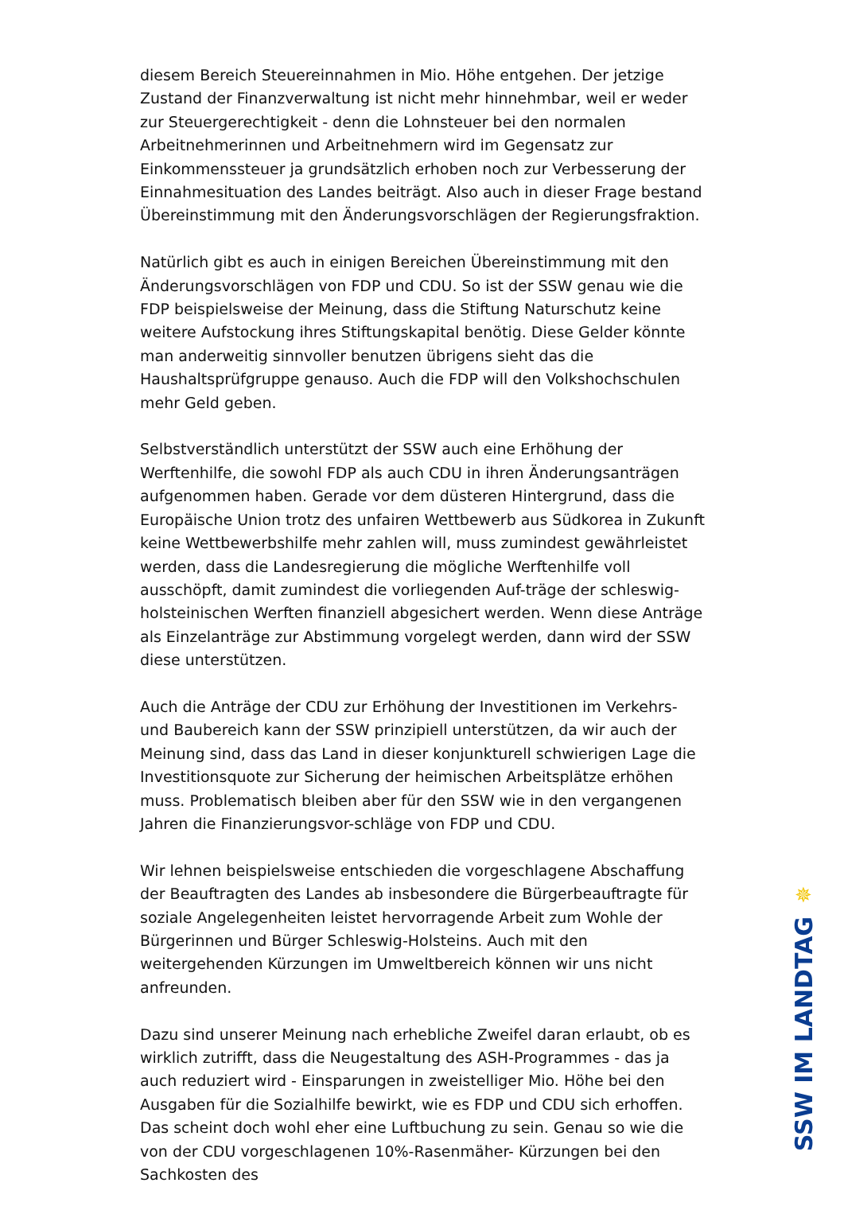diesem Bereich Steuereinnahmen in Mio. Höhe entgehen. Der jetzige Zustand der Finanzverwaltung ist nicht mehr hinnehmbar, weil er weder zur Steuergerechtigkeit - denn die Lohnsteuer bei den normalen Arbeitnehmerinnen und Arbeitnehmern wird im Gegensatz zur Einkommenssteuer ja grundsätzlich erhoben noch zur Verbesserung der Einnahmesituation des Landes beiträgt. Also auch in dieser Frage bestand Übereinstimmung mit den Änderungsvorschlägen der Regierungsfraktion.
Natürlich gibt es auch in einigen Bereichen Übereinstimmung mit den Änderungsvorschlägen von FDP und CDU. So ist der SSW genau wie die FDP beispielsweise der Meinung, dass die Stiftung Naturschutz keine weitere Aufstockung ihres Stiftungskapital benötig. Diese Gelder könnte man anderweitig sinnvoller benutzen übrigens sieht das die Haushaltsprüfgruppe genauso. Auch die FDP will den Volkshochschulen mehr Geld geben.
Selbstverständlich unterstützt der SSW auch eine Erhöhung der Werftenhilfe, die sowohl FDP als auch CDU in ihren Änderungsanträgen aufgenommen haben. Gerade vor dem düsteren Hintergrund, dass die Europäische Union trotz des unfairen Wettbewerb aus Südkorea in Zukunft keine Wettbewerbshilfe mehr zahlen will, muss zumindest gewährleistet werden, dass die Landesregierung die mögliche Werftenhilfe voll ausschöpft, damit zumindest die vorliegenden Auf-träge der schleswig-holsteinischen Werften finanziell abgesichert werden. Wenn diese Anträge als Einzelanträge zur Abstimmung vorgelegt werden, dann wird der SSW diese unterstützen.
Auch die Anträge der CDU zur Erhöhung der Investitionen im Verkehrs- und Baubereich kann der SSW prinzipiell unterstützen, da wir auch der Meinung sind, dass das Land in dieser konjunkturell schwierigen Lage die Investitionsquote zur Sicherung der heimischen Arbeitsplätze erhöhen muss. Problematisch bleiben aber für den SSW wie in den vergangenen Jahren die Finanzierungsvor-schläge von FDP und CDU.
Wir lehnen beispielsweise entschieden die vorgeschlagene Abschaffung der Beauftragten des Landes ab insbesondere die Bürgerbeauftragte für soziale Angelegenheiten leistet hervorragende Arbeit zum Wohle der Bürgerinnen und Bürger Schleswig-Holsteins. Auch mit den weitergehenden Kürzungen im Umweltbereich können wir uns nicht anfreunden.
Dazu sind unserer Meinung nach erhebliche Zweifel daran erlaubt, ob es wirklich zutrifft, dass die Neugestaltung des ASH-Programmes - das ja auch reduziert wird - Einsparungen in zweistelliger Mio. Höhe bei den Ausgaben für die Sozialhilfe bewirkt, wie es FDP und CDU sich erhoffen. Das scheint doch wohl eher eine Luftbuchung zu sein. Genau so wie die von der CDU vorgeschlagenen 10%-Rasenmäher- Kürzungen bei den Sachkosten des
✵
SSW IM LANDTAG